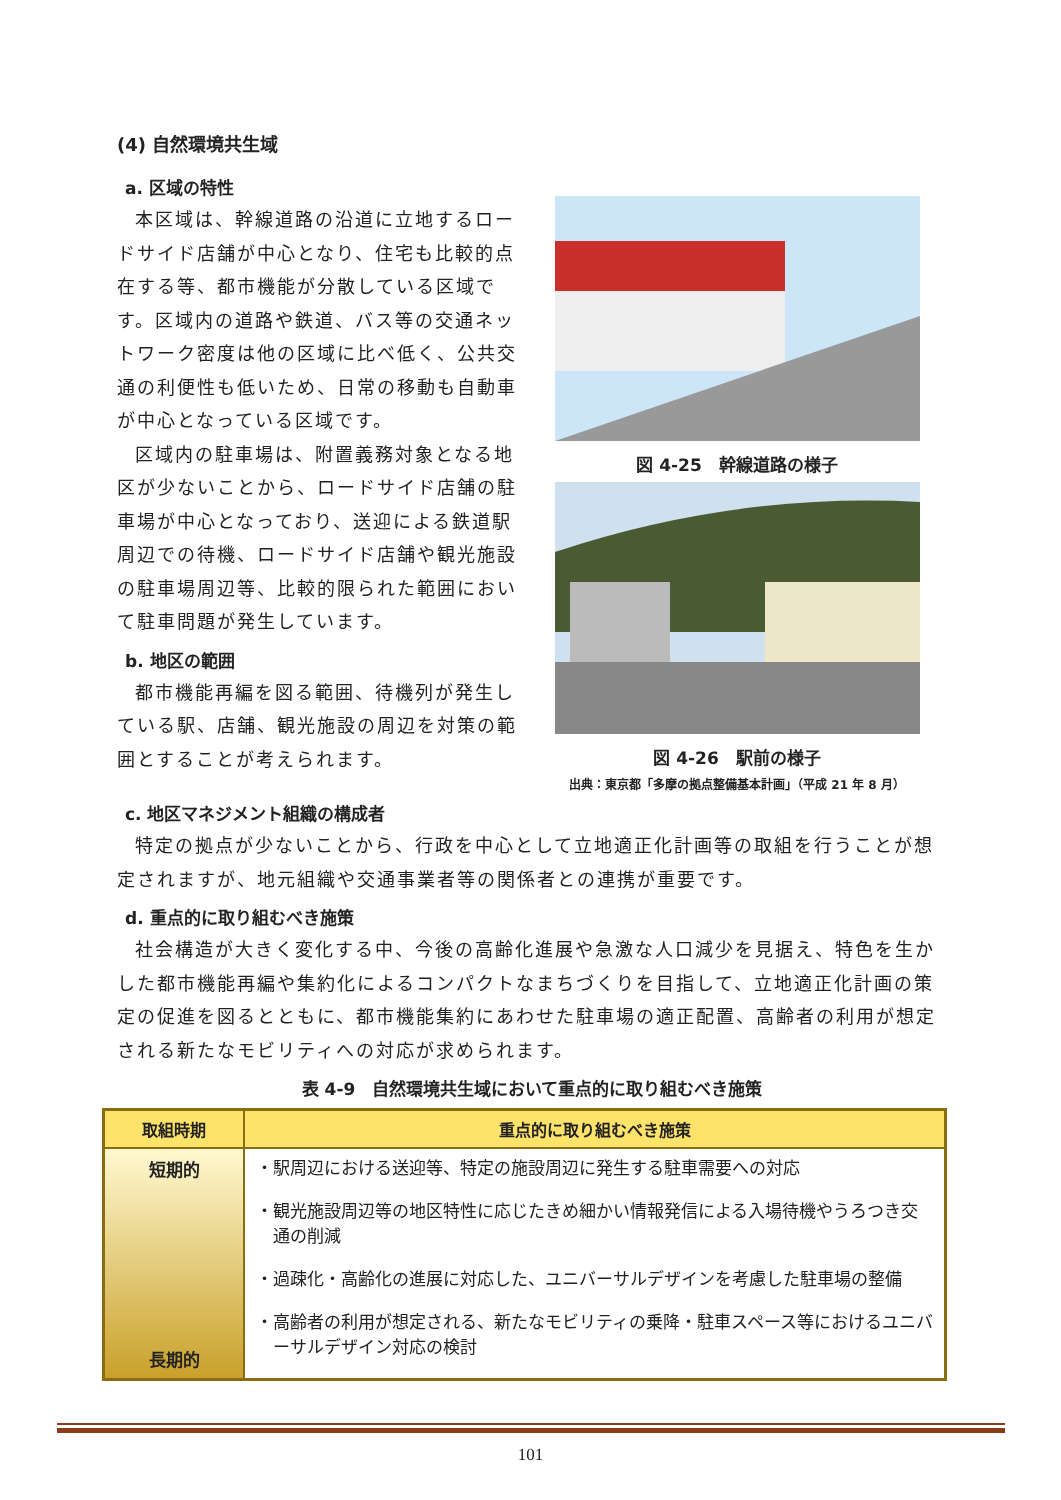(4) 自然環境共生域
a. 区域の特性
本区域は、幹線道路の沿道に立地するロードサイド店舗が中心となり、住宅も比較的点在する等、都市機能が分散している区域です。区域内の道路や鉄道、バス等の交通ネットワーク密度は他の区域に比べ低く、公共交通の利便性も低いため、日常の移動も自動車が中心となっている区域です。
区域内の駐車場は、附置義務対象となる地区が少ないことから、ロードサイド店舗の駐車場が中心となっており、送迎による鉄道駅周辺での待機、ロードサイド店舗や観光施設の駐車場周辺等、比較的限られた範囲において駐車問題が発生しています。
b. 地区の範囲
都市機能再編を図る範囲、待機列が発生している駅、店舗、観光施設の周辺を対策の範囲とすることが考えられます。
図 4-25　幹線道路の様子
図 4-26　駅前の様子
出典：東京都「多摩の拠点整備基本計画」（平成 21 年 8 月）
c. 地区マネジメント組織の構成者
特定の拠点が少ないことから、行政を中心として立地適正化計画等の取組を行うことが想定されますが、地元組織や交通事業者等の関係者との連携が重要です。
d. 重点的に取り組むべき施策
社会構造が大きく変化する中、今後の高齢化進展や急激な人口減少を見据え、特色を生かした都市機能再編や集約化によるコンパクトなまちづくりを目指して、立地適正化計画の策定の促進を図るとともに、都市機能集約にあわせた駐車場の適正配置、高齢者の利用が想定される新たなモビリティへの対応が求められます。
表 4-9　自然環境共生域において重点的に取り組むべき施策
| 取組時期 | 重点的に取り組むべき施策 |
| --- | --- |
| 短期的 長期的 | ・駅周辺における送迎等、特定の施設周辺に発生する駐車需要への対応 ・観光施設周辺等の地区特性に応じたきめ細かい情報発信による入場待機やうろつき交通の削減 ・過疎化・高齢化の進展に対応した、ユニバーサルデザインを考慮した駐車場の整備 ・高齢者の利用が想定される、新たなモビリティの乗降・駐車スペース等におけるユニバーサルデザイン対応の検討 |
101